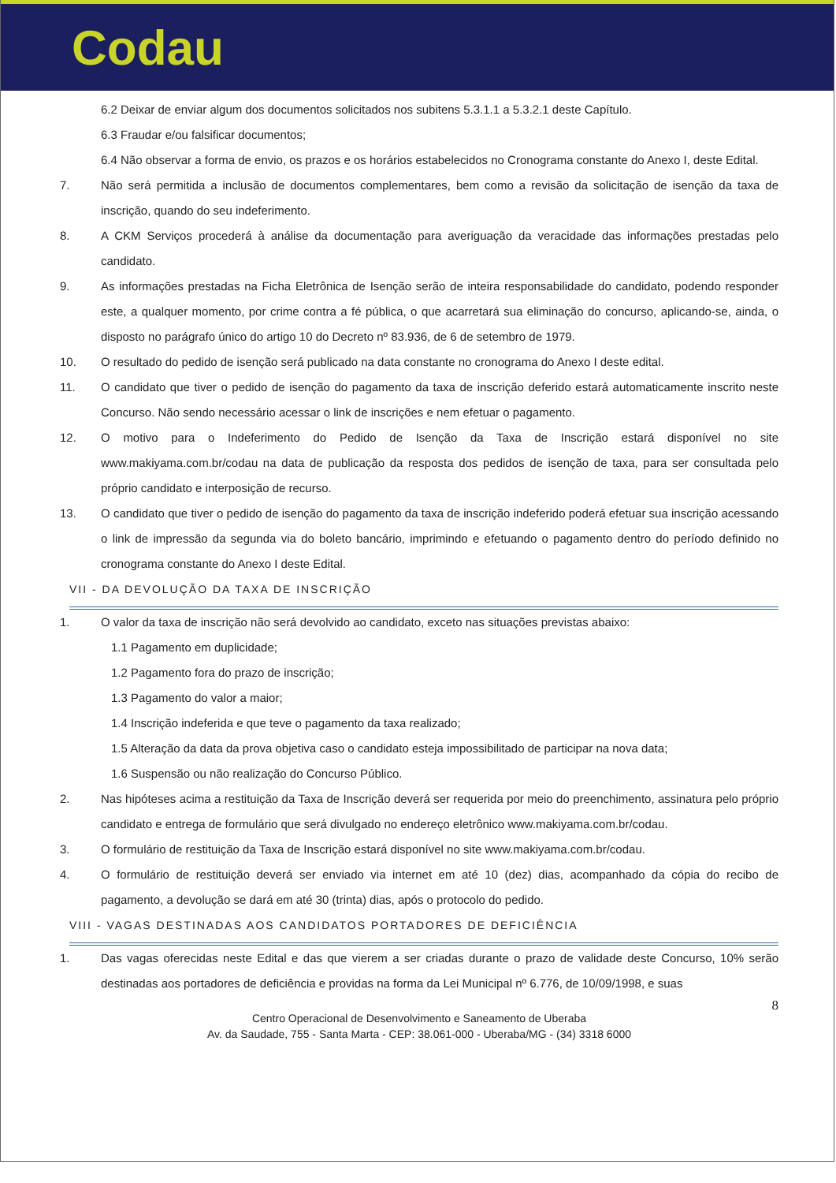Codau
6.2 Deixar de enviar algum dos documentos solicitados nos subitens 5.3.1.1 a 5.3.2.1 deste Capítulo.
6.3 Fraudar e/ou falsificar documentos;
6.4 Não observar a forma de envio, os prazos e os horários estabelecidos no Cronograma constante do Anexo I, deste Edital.
7. Não será permitida a inclusão de documentos complementares, bem como a revisão da solicitação de isenção da taxa de inscrição, quando do seu indeferimento.
8. A CKM Serviços procederá à análise da documentação para averiguação da veracidade das informações prestadas pelo candidato.
9. As informações prestadas na Ficha Eletrônica de Isenção serão de inteira responsabilidade do candidato, podendo responder este, a qualquer momento, por crime contra a fé pública, o que acarretará sua eliminação do concurso, aplicando-se, ainda, o disposto no parágrafo único do artigo 10 do Decreto nº 83.936, de 6 de setembro de 1979.
10. O resultado do pedido de isenção será publicado na data constante no cronograma do Anexo I deste edital.
11. O candidato que tiver o pedido de isenção do pagamento da taxa de inscrição deferido estará automaticamente inscrito neste Concurso. Não sendo necessário acessar o link de inscrições e nem efetuar o pagamento.
12. O motivo para o Indeferimento do Pedido de Isenção da Taxa de Inscrição estará disponível no site www.makiyama.com.br/codau na data de publicação da resposta dos pedidos de isenção de taxa, para ser consultada pelo próprio candidato e interposição de recurso.
13. O candidato que tiver o pedido de isenção do pagamento da taxa de inscrição indeferido poderá efetuar sua inscrição acessando o link de impressão da segunda via do boleto bancário, imprimindo e efetuando o pagamento dentro do período definido no cronograma constante do Anexo I deste Edital.
VII - DA DEVOLUÇÃO DA TAXA DE INSCRIÇÃO
1. O valor da taxa de inscrição não será devolvido ao candidato, exceto nas situações previstas abaixo:
1.1 Pagamento em duplicidade;
1.2 Pagamento fora do prazo de inscrição;
1.3 Pagamento do valor a maior;
1.4 Inscrição indeferida e que teve o pagamento da taxa realizado;
1.5 Alteração da data da prova objetiva caso o candidato esteja impossibilitado de participar na nova data;
1.6 Suspensão ou não realização do Concurso Público.
2. Nas hipóteses acima a restituição da Taxa de Inscrição deverá ser requerida por meio do preenchimento, assinatura pelo próprio candidato e entrega de formulário que será divulgado no endereço eletrônico www.makiyama.com.br/codau.
3. O formulário de restituição da Taxa de Inscrição estará disponível no site www.makiyama.com.br/codau.
4. O formulário de restituição deverá ser enviado via internet em até 10 (dez) dias, acompanhado da cópia do recibo de pagamento, a devolução se dará em até 30 (trinta) dias, após o protocolo do pedido.
VIII - VAGAS DESTINADAS AOS CANDIDATOS PORTADORES DE DEFICIÊNCIA
1. Das vagas oferecidas neste Edital e das que vierem a ser criadas durante o prazo de validade deste Concurso, 10% serão destinadas aos portadores de deficiência e providas na forma da Lei Municipal nº 6.776, de 10/09/1998, e suas
8
Centro Operacional de Desenvolvimento e Saneamento de Uberaba
Av. da Saudade, 755 - Santa Marta - CEP: 38.061-000 - Uberaba/MG - (34) 3318 6000